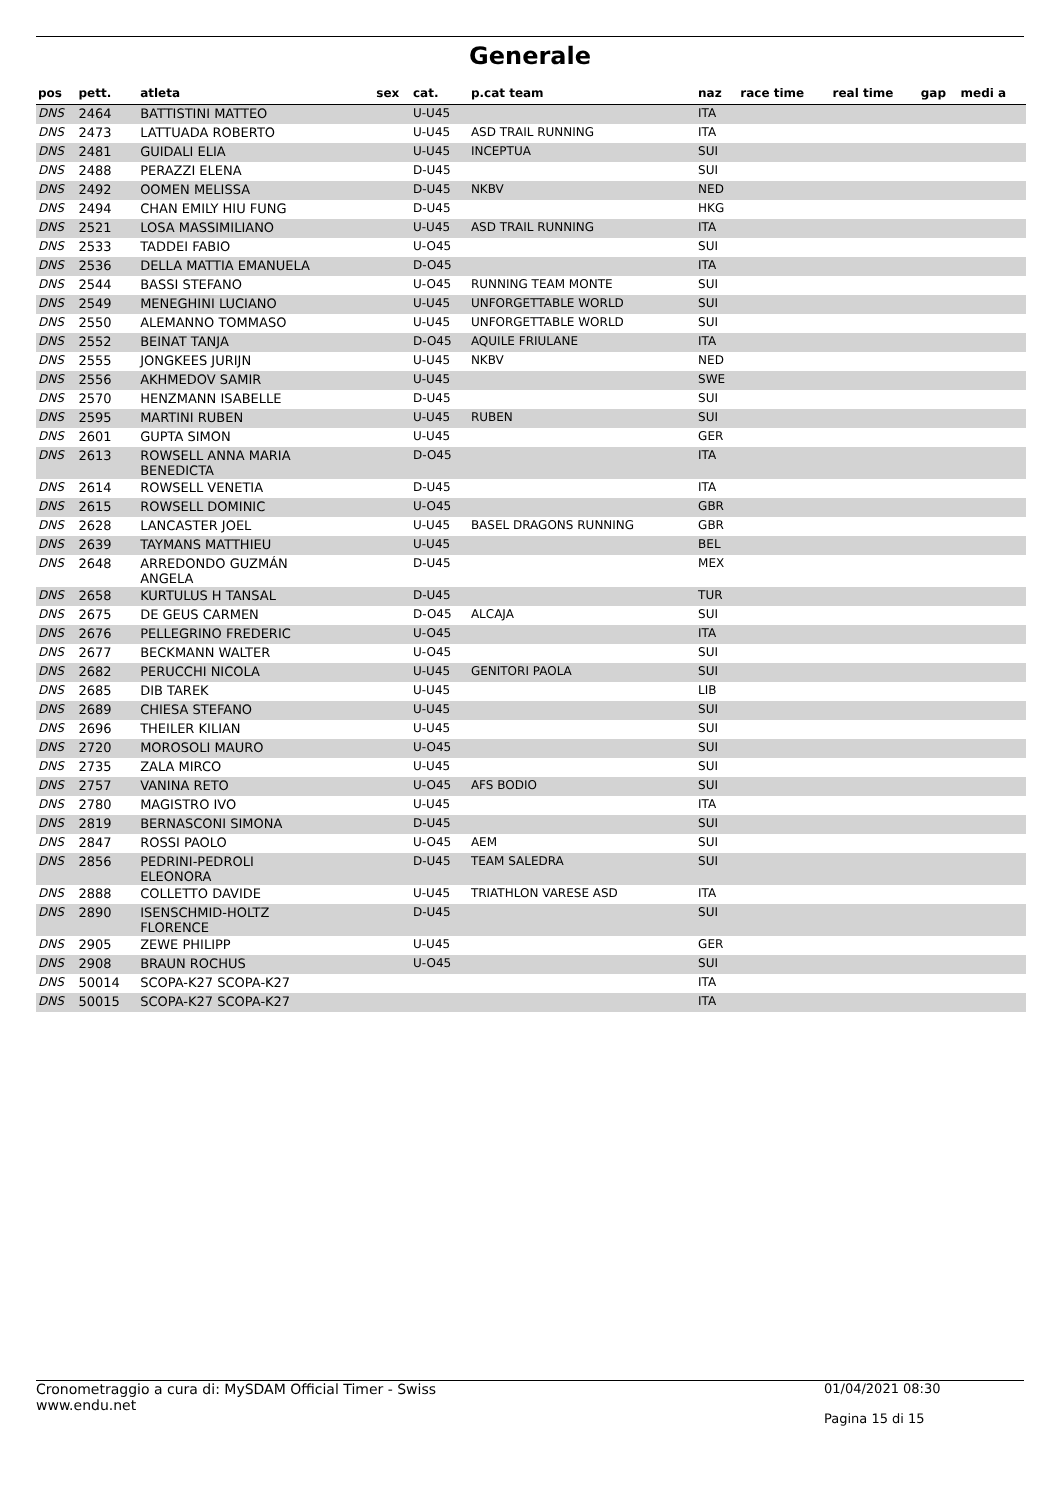Generale
| pos | pett. | atleta | sex | cat. | p.cat team | naz | race time | real time | gap | medi a |
| --- | --- | --- | --- | --- | --- | --- | --- | --- | --- | --- |
| DNS | 2464 | BATTISTINI MATTEO | | U-U45 | | ITA | | | | |
| DNS | 2473 | LATTUADA ROBERTO | | U-U45 | ASD TRAIL RUNNING | ITA | | | | |
| DNS | 2481 | GUIDALI ELIA | | U-U45 | INCEPTUA | SUI | | | | |
| DNS | 2488 | PERAZZI ELENA | | D-U45 | | SUI | | | | |
| DNS | 2492 | OOMEN MELISSA | | D-U45 | NKBV | NED | | | | |
| DNS | 2494 | CHAN EMILY HIU FUNG | | D-U45 | | HKG | | | | |
| DNS | 2521 | LOSA MASSIMILIANO | | U-U45 | ASD TRAIL RUNNING | ITA | | | | |
| DNS | 2533 | TADDEI FABIO | | U-O45 | | SUI | | | | |
| DNS | 2536 | DELLA MATTIA EMANUELA | | D-O45 | | ITA | | | | |
| DNS | 2544 | BASSI STEFANO | | U-O45 | RUNNING TEAM MONTE | SUI | | | | |
| DNS | 2549 | MENEGHINI LUCIANO | | U-U45 | UNFORGETTABLE WORLD | SUI | | | | |
| DNS | 2550 | ALEMANNO TOMMASO | | U-U45 | UNFORGETTABLE WORLD | SUI | | | | |
| DNS | 2552 | BEINAT TANJA | | D-O45 | AQUILE FRIULANE | ITA | | | | |
| DNS | 2555 | JONGKEES JURIJN | | U-U45 | NKBV | NED | | | | |
| DNS | 2556 | AKHMEDOV SAMIR | | U-U45 | | SWE | | | | |
| DNS | 2570 | HENZMANN ISABELLE | | D-U45 | | SUI | | | | |
| DNS | 2595 | MARTINI RUBEN | | U-U45 | RUBEN | SUI | | | | |
| DNS | 2601 | GUPTA SIMON | | U-U45 | | GER | | | | |
| DNS | 2613 | ROWSELL ANNA MARIA BENEDICTA | | D-O45 | | ITA | | | | |
| DNS | 2614 | ROWSELL VENETIA | | D-U45 | | ITA | | | | |
| DNS | 2615 | ROWSELL DOMINIC | | U-O45 | | GBR | | | | |
| DNS | 2628 | LANCASTER JOEL | | U-U45 | BASEL DRAGONS RUNNING | GBR | | | | |
| DNS | 2639 | TAYMANS MATTHIEU | | U-U45 | | BEL | | | | |
| DNS | 2648 | ARREDONDO GUZMÁN ANGELA | | D-U45 | | MEX | | | | |
| DNS | 2658 | KURTULUS H TANSAL | | D-U45 | | TUR | | | | |
| DNS | 2675 | DE GEUS CARMEN | | D-O45 | ALCAJA | SUI | | | | |
| DNS | 2676 | PELLEGRINO FREDERIC | | U-O45 | | ITA | | | | |
| DNS | 2677 | BECKMANN WALTER | | U-O45 | | SUI | | | | |
| DNS | 2682 | PERUCCHI NICOLA | | U-U45 | GENITORI PAOLA | SUI | | | | |
| DNS | 2685 | DIB TAREK | | U-U45 | | LIB | | | | |
| DNS | 2689 | CHIESA STEFANO | | U-U45 | | SUI | | | | |
| DNS | 2696 | THEILER KILIAN | | U-U45 | | SUI | | | | |
| DNS | 2720 | MOROSOLI MAURO | | U-O45 | | SUI | | | | |
| DNS | 2735 | ZALA MIRCO | | U-U45 | | SUI | | | | |
| DNS | 2757 | VANINA RETO | | U-O45 | AFS BODIO | SUI | | | | |
| DNS | 2780 | MAGISTRO IVO | | U-U45 | | ITA | | | | |
| DNS | 2819 | BERNASCONI SIMONA | | D-U45 | | SUI | | | | |
| DNS | 2847 | ROSSI PAOLO | | U-O45 | AEM | SUI | | | | |
| DNS | 2856 | PEDRINI-PEDROLI ELEONORA | | D-U45 | TEAM SALEDRA | SUI | | | | |
| DNS | 2888 | COLLETTO DAVIDE | | U-U45 | TRIATHLON VARESE ASD | ITA | | | | |
| DNS | 2890 | ISENSCHMID-HOLTZ FLORENCE | | D-U45 | | SUI | | | | |
| DNS | 2905 | ZEWE PHILIPP | | U-U45 | | GER | | | | |
| DNS | 2908 | BRAUN ROCHUS | | U-O45 | | SUI | | | | |
| DNS | 50014 | SCOPA-K27 SCOPA-K27 | | | | ITA | | | | |
| DNS | 50015 | SCOPA-K27 SCOPA-K27 | | | | ITA | | | | |
Cronometraggio a cura di: MySDAM Official Timer - Swiss
www.endu.net
01/04/2021 08:30
Pagina 15 di 15